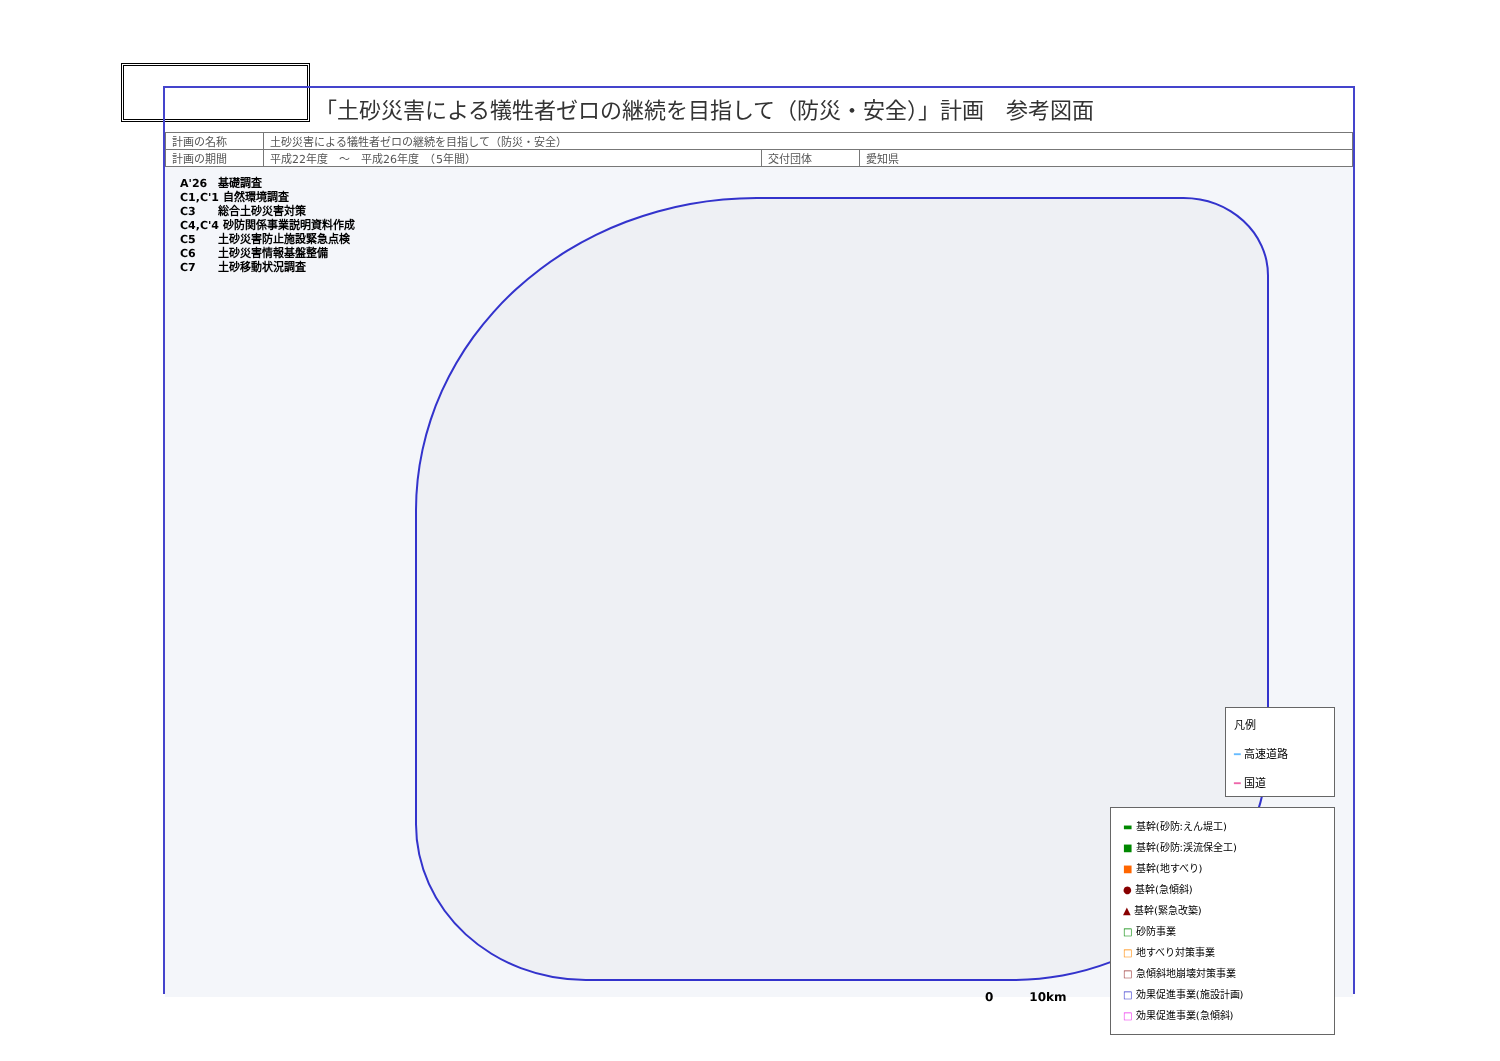「土砂災害による犠牲者ゼロの継続を目指して（防災・安全）」計画　参考図面
| 計画の名称 | 土砂災害による犠牲者ゼロの継続を目指して（防災・安全） | | |
| 計画の期間 | 平成22年度 ～ 平成26年度 （5年間） | 交付団体 | 愛知県 |
A'26　基礎調査
C1,C'1 自然環境調査
C3　　総合土砂災害対策
C4,C'4 砂防関係事業説明資料作成
C5　　土砂災害防止施設緊急点検
C6　　土砂災害情報基盤整備
C7　　土砂移動状況調査
凡例
━ 高速道路
━ 国道
▬ 基幹(砂防:えん堤工)
■ 基幹(砂防:渓流保全工)
■ 基幹(地すべり)
● 基幹(急傾斜)
▲ 基幹(緊急改築)
□ 砂防事業
□ 地すべり対策事業
□ 急傾斜地崩壊対策事業
□ 効果促進事業(施設計画)
□ 効果促進事業(急傾斜)
0　　　10km